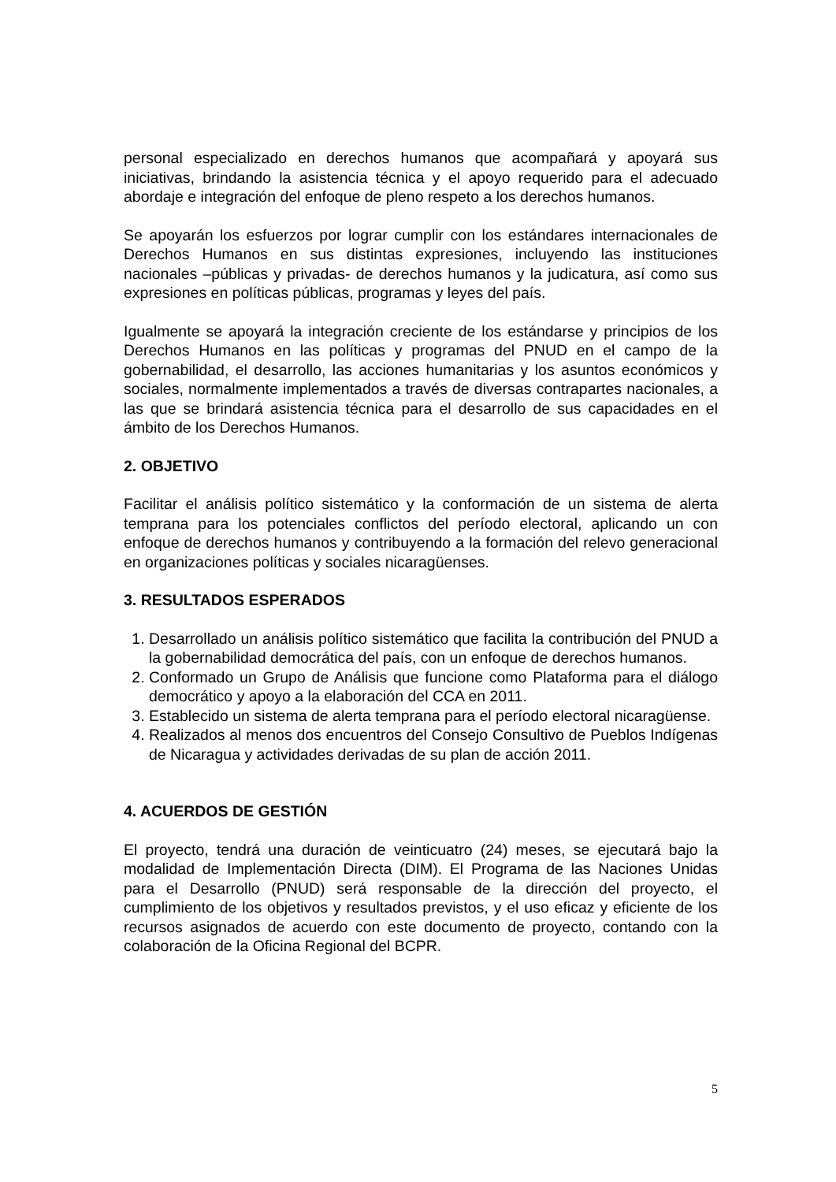personal especializado en derechos humanos que acompañará y apoyará sus iniciativas, brindando la asistencia técnica y el apoyo requerido para el adecuado abordaje e integración del enfoque de pleno respeto a los derechos humanos.
Se apoyarán los esfuerzos por lograr cumplir con los estándares internacionales de Derechos Humanos en sus distintas expresiones, incluyendo las instituciones nacionales –públicas y privadas- de derechos humanos y la judicatura, así como sus expresiones en políticas públicas, programas y leyes del país.
Igualmente se apoyará la integración creciente de los estándarse y principios de los Derechos Humanos en las políticas y programas del PNUD en el campo de la gobernabilidad, el desarrollo, las acciones humanitarias y los asuntos económicos y sociales, normalmente implementados a través de diversas contrapartes nacionales, a las que se brindará asistencia técnica para el desarrollo de sus capacidades en el ámbito de los Derechos Humanos.
2. OBJETIVO
Facilitar el análisis político sistemático y la conformación de un sistema de alerta temprana para los potenciales conflictos del período electoral, aplicando un con enfoque de derechos humanos y contribuyendo a la formación del relevo generacional en organizaciones políticas y sociales nicaragüenses.
3. RESULTADOS ESPERADOS
1. Desarrollado un análisis político sistemático que facilita la contribución del PNUD a la gobernabilidad democrática del país, con un enfoque de derechos humanos.
2. Conformado un Grupo de Análisis que funcione como Plataforma para el diálogo democrático y apoyo a la elaboración del CCA en 2011.
3. Establecido un sistema de alerta temprana para el período electoral nicaragüense.
4. Realizados al menos dos encuentros del Consejo Consultivo de Pueblos Indígenas de Nicaragua y actividades derivadas de su plan de acción 2011.
4. ACUERDOS DE GESTIÓN
El proyecto, tendrá una duración de veinticuatro (24) meses, se ejecutará bajo la modalidad de Implementación Directa (DIM). El Programa de las Naciones Unidas para el Desarrollo (PNUD) será responsable de la dirección del proyecto, el cumplimiento de los objetivos y resultados previstos, y el uso eficaz y eficiente de los recursos asignados de acuerdo con este documento de proyecto, contando con la colaboración de la Oficina Regional del BCPR.
5